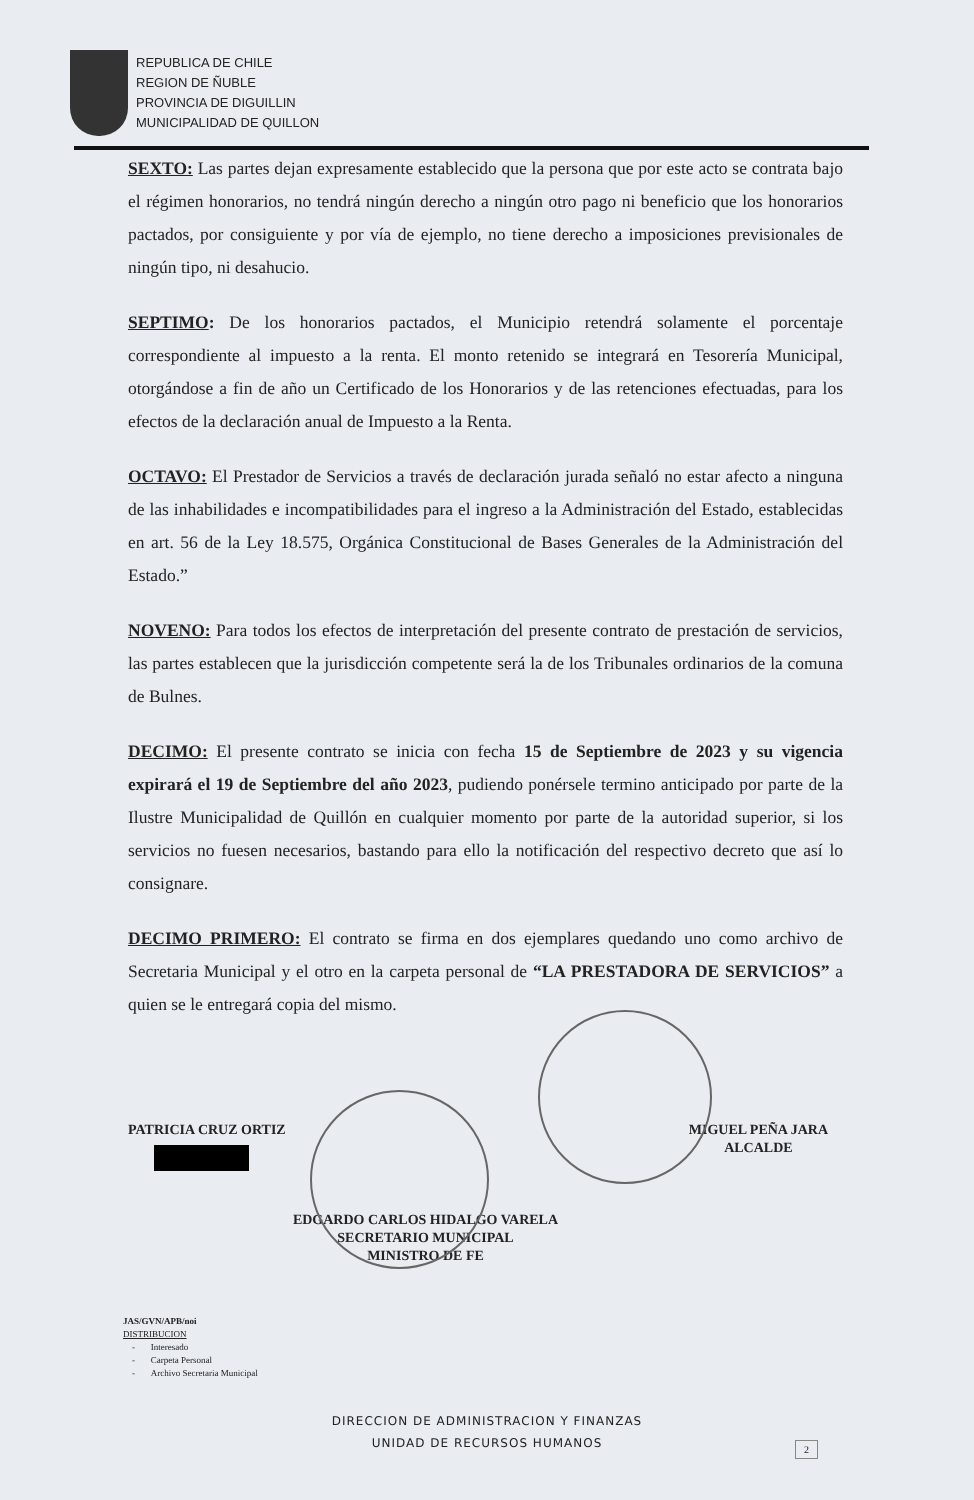REPUBLICA DE CHILE
REGION DE ÑUBLE
PROVINCIA DE DIGUILLIN
MUNICIPALIDAD DE QUILLON
SEXTO: Las partes dejan expresamente establecido que la persona que por este acto se contrata bajo el régimen honorarios, no tendrá ningún derecho a ningún otro pago ni beneficio que los honorarios pactados, por consiguiente y por vía de ejemplo, no tiene derecho a imposiciones previsionales de ningún tipo, ni desahucio.
SEPTIMO: De los honorarios pactados, el Municipio retendrá solamente el porcentaje correspondiente al impuesto a la renta. El monto retenido se integrará en Tesorería Municipal, otorgándose a fin de año un Certificado de los Honorarios y de las retenciones efectuadas, para los efectos de la declaración anual de Impuesto a la Renta.
OCTAVO: El Prestador de Servicios a través de declaración jurada señaló no estar afecto a ninguna de las inhabilidades e incompatibilidades para el ingreso a la Administración del Estado, establecidas en art. 56 de la Ley 18.575, Orgánica Constitucional de Bases Generales de la Administración del Estado.”
NOVENO: Para todos los efectos de interpretación del presente contrato de prestación de servicios, las partes establecen que la jurisdicción competente será la de los Tribunales ordinarios de la comuna de Bulnes.
DECIMO: El presente contrato se inicia con fecha 15 de Septiembre de 2023 y su vigencia expirará el 19 de Septiembre del año 2023, pudiendo ponérsele termino anticipado por parte de la Ilustre Municipalidad de Quillón en cualquier momento por parte de la autoridad superior, si los servicios no fuesen necesarios, bastando para ello la notificación del respectivo decreto que así lo consignare.
DECIMO PRIMERO: El contrato se firma en dos ejemplares quedando uno como archivo de Secretaria Municipal y el otro en la carpeta personal de “LA PRESTADORA DE SERVICIOS” a quien se le entregará copia del mismo.
PATRICIA CRUZ ORTIZ MIGUEL PEÑA JARA
ALCALDE
EDGARDO CARLOS HIDALGO VARELA
SECRETARIO MUNICIPAL
MINISTRO DE FE
JAS/GVN/APB/noi
DISTRIBUCION
- Interesado
- Carpeta Personal
- Archivo Secretaria Municipal
DIRECCION DE ADMINISTRACION Y FINANZAS
UNIDAD DE RECURSOS HUMANOS
2